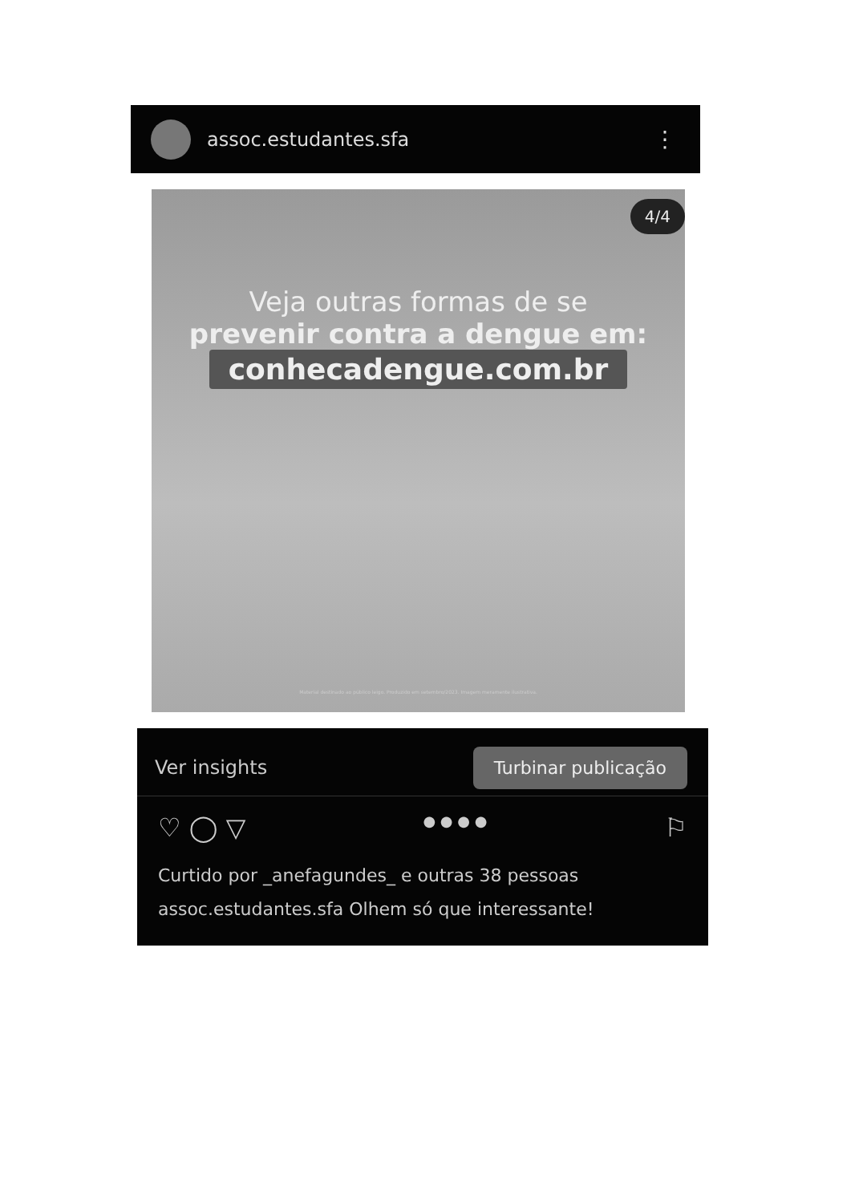assoc.estudantes.sfa
⋮
4/4
Veja outras formas de se
prevenir contra a dengue em:
conhecadengue.com.br
Material destinado ao público leigo. Produzido em setembro/2023. Imagem meramente ilustrativa.
Ver insights Turbinar publicação
♡ ◯ ▽ ● ● ● ● ⚐
Curtido por _anefagundes_ e outras 38 pessoas
assoc.estudantes.sfa Olhem só que interessante!